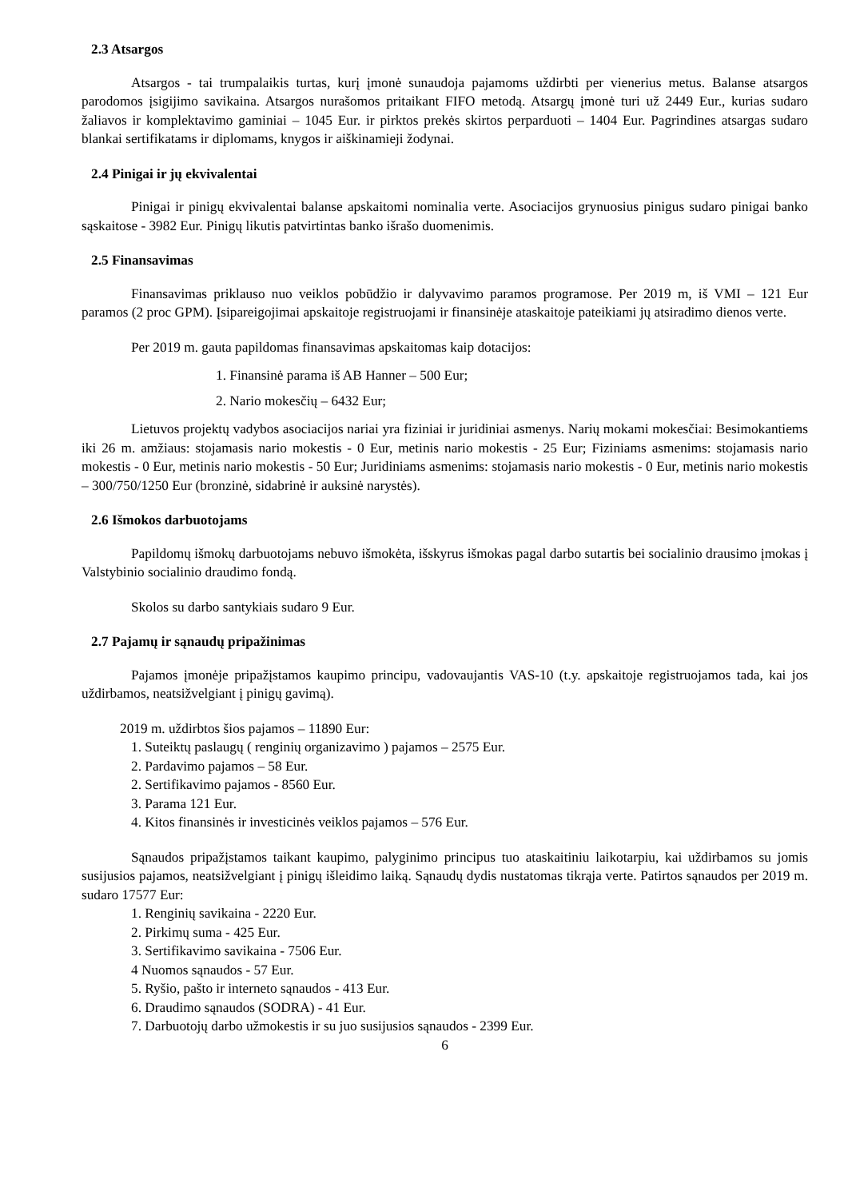2.3 Atsargos
Atsargos - tai trumpalaikis turtas, kurį įmonė sunaudoja pajamoms uždirbti per vienerius metus. Balanse atsargos parodomos įsigijimo savikaina. Atsargos nurašomos pritaikant FIFO metodą. Atsargų įmonė turi už 2449 Eur., kurias sudaro žaliavos ir komplektavimo gaminiai – 1045 Eur. ir pirktos prekės skirtos perparduoti – 1404 Eur. Pagrindines atsargas sudaro blankai sertifikatams ir diplomams, knygos ir aiškinamieji žodynai.
2.4 Pinigai ir jų ekvivalentai
Pinigai ir pinigų ekvivalentai balanse apskaitomi nominalia verte. Asociacijos grynuosius pinigus sudaro pinigai banko sąskaitose - 3982 Eur. Pinigų likutis patvirtintas banko išrašo duomenimis.
2.5 Finansavimas
Finansavimas priklauso nuo veiklos pobūdžio ir dalyvavimo paramos programose. Per 2019 m, iš VMI – 121 Eur paramos (2 proc GPM). Įsipareigojimai apskaitoje registruojami ir finansinėje ataskaitoje pateikiami jų atsiradimo dienos verte.
Per 2019 m. gauta papildomas finansavimas apskaitomas kaip dotacijos:
1. Finansinė parama iš AB Hanner – 500 Eur;
2. Nario mokesčių – 6432 Eur;
Lietuvos projektų vadybos asociacijos nariai yra fiziniai ir juridiniai asmenys. Narių mokami mokesčiai: Besimokantiems iki 26 m. amžiaus: stojamasis nario mokestis - 0 Eur, metinis nario mokestis - 25 Eur; Fiziniams asmenims: stojamasis nario mokestis - 0 Eur, metinis nario mokestis - 50 Eur; Juridiniams asmenims: stojamasis nario mokestis - 0 Eur, metinis nario mokestis – 300/750/1250 Eur (bronzinė, sidabrinė ir auksinė narystės).
2.6 Išmokos darbuotojams
Papildomų išmokų darbuotojams nebuvo išmokėta, išskyrus išmokas pagal darbo sutartis bei socialinio drausimo įmokas į Valstybinio socialinio draudimo fondą.
Skolos su darbo santykiais sudaro 9 Eur.
2.7 Pajamų ir sąnaudų pripažinimas
Pajamos įmonėje pripažįstamos kaupimo principu, vadovaujantis VAS-10 (t.y. apskaitoje registruojamos tada, kai jos uždirbamos, neatsižvelgiant į pinigų gavimą).
2019 m. uždirbtos šios pajamos – 11890 Eur:
1. Suteiktų paslaugų ( renginių organizavimo ) pajamos – 2575 Eur.
2. Pardavimo pajamos – 58 Eur.
2. Sertifikavimo pajamos - 8560 Eur.
3. Parama 121 Eur.
4. Kitos finansinės ir investicinės veiklos pajamos – 576 Eur.
Sąnaudos pripažįstamos taikant kaupimo, palyginimo principus tuo ataskaitiniu laikotarpiu, kai uždirbamos su jomis susijusios pajamos, neatsižvelgiant į pinigų išleidimo laiką. Sąnaudų dydis nustatomas tikrąja verte. Patirtos sąnaudos per 2019 m. sudaro 17577 Eur:
1. Renginių savikaina - 2220 Eur.
2. Pirkimų suma - 425 Eur.
3. Sertifikavimo savikaina - 7506 Eur.
4 Nuomos sąnaudos - 57 Eur.
5. Ryšio, pašto ir interneto sąnaudos - 413 Eur.
6. Draudimo sąnaudos (SODRA) - 41 Eur.
7. Darbuotojų darbo užmokestis ir su juo susijusios sąnaudos - 2399 Eur.
6